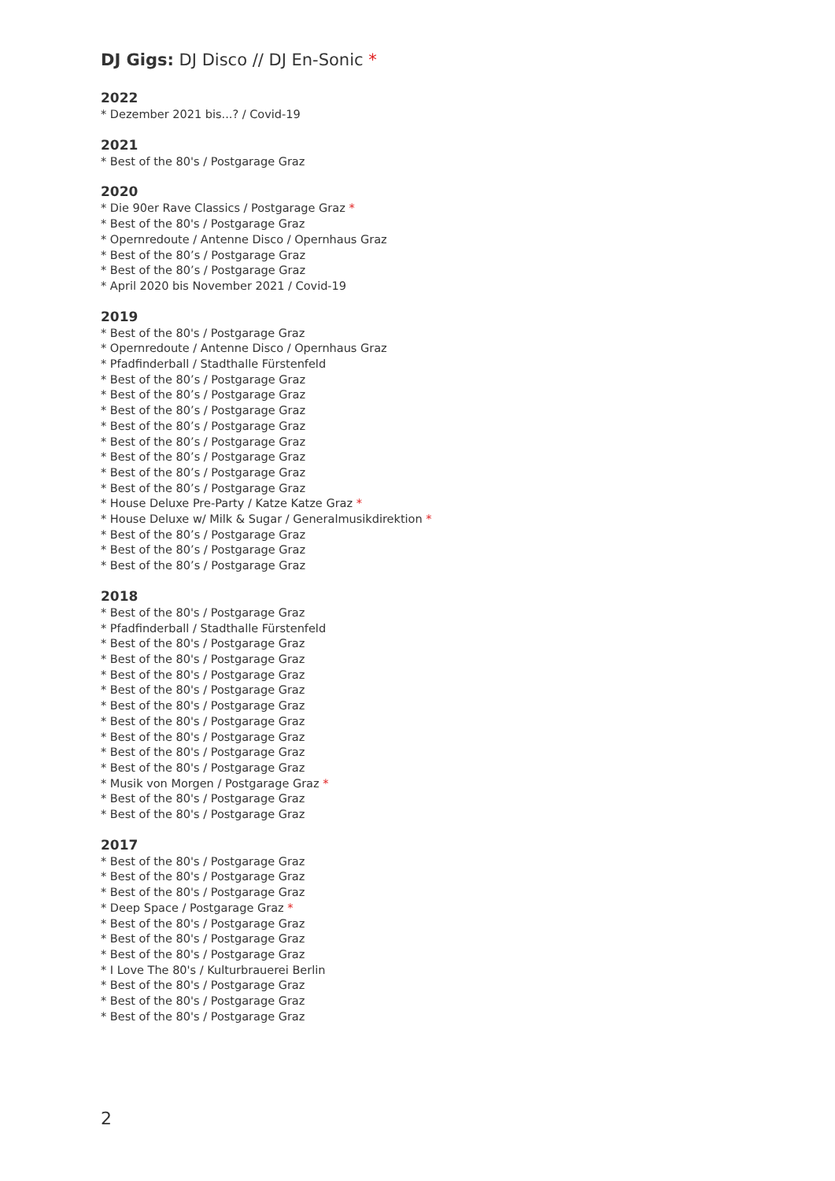DJ Gigs: DJ Disco // DJ En-Sonic *
2022
* Dezember 2021 bis...? / Covid-19
2021
* Best of the 80's / Postgarage Graz
2020
* Die 90er Rave Classics / Postgarage Graz *
* Best of the 80's / Postgarage Graz
* Opernredoute / Antenne Disco / Opernhaus Graz
* Best of the 80’s / Postgarage Graz
* Best of the 80’s / Postgarage Graz
* April 2020 bis November 2021 / Covid-19
2019
* Best of the 80's / Postgarage Graz
* Opernredoute / Antenne Disco / Opernhaus Graz
* Pfadfinderball / Stadthalle Fürstenfeld
* Best of the 80’s / Postgarage Graz
* Best of the 80’s / Postgarage Graz
* Best of the 80’s / Postgarage Graz
* Best of the 80’s / Postgarage Graz
* Best of the 80’s / Postgarage Graz
* Best of the 80’s / Postgarage Graz
* Best of the 80’s / Postgarage Graz
* Best of the 80’s / Postgarage Graz
* House Deluxe Pre-Party / Katze Katze Graz *
* House Deluxe w/ Milk & Sugar / Generalmusikdirektion *
* Best of the 80’s / Postgarage Graz
* Best of the 80’s / Postgarage Graz
* Best of the 80’s / Postgarage Graz
2018
* Best of the 80's / Postgarage Graz
* Pfadfinderball / Stadthalle Fürstenfeld
* Best of the 80's / Postgarage Graz
* Best of the 80's / Postgarage Graz
* Best of the 80's / Postgarage Graz
* Best of the 80's / Postgarage Graz
* Best of the 80's / Postgarage Graz
* Best of the 80's / Postgarage Graz
* Best of the 80's / Postgarage Graz
* Best of the 80's / Postgarage Graz
* Best of the 80's / Postgarage Graz
* Musik von Morgen / Postgarage Graz *
* Best of the 80's / Postgarage Graz
* Best of the 80's / Postgarage Graz
2017
* Best of the 80's / Postgarage Graz
* Best of the 80's / Postgarage Graz
* Best of the 80's / Postgarage Graz
* Deep Space / Postgarage Graz *
* Best of the 80's / Postgarage Graz
* Best of the 80's / Postgarage Graz
* Best of the 80's / Postgarage Graz
* I Love The 80's / Kulturbrauerei Berlin
* Best of the 80's / Postgarage Graz
* Best of the 80's / Postgarage Graz
* Best of the 80's / Postgarage Graz
2